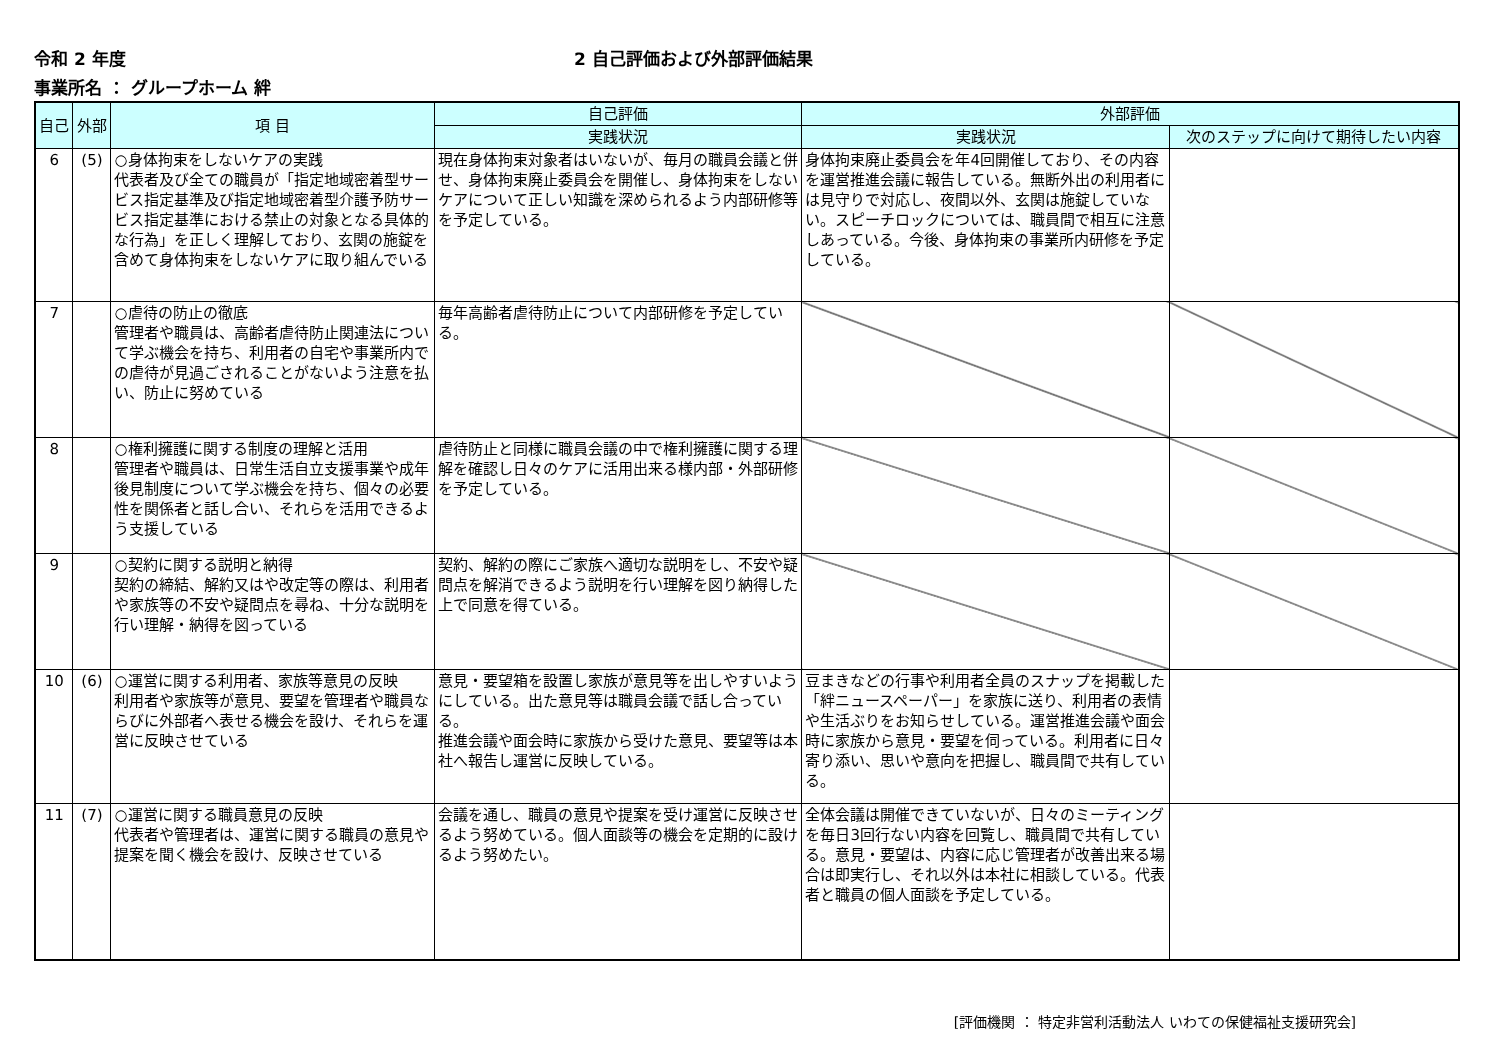令和 2 年度 2 自己評価および外部評価結果
事業所名 ： グループホーム 絆
| 自己 | 外部 | 項 目 | 自己評価 | 外部評価 | |
| --- | --- | --- | --- | --- | --- |
| | | | 実践状況 | 実践状況 | 次のステップに向けて期待したい内容 |
| 6 | (5) | ○身体拘束をしないケアの実践 代表者及び全ての職員が「指定地域密着型サービス指定基準及び指定地域密着型介護予防サービス指定基準における禁止の対象となる具体的な行為」を正しく理解しており、玄関の施錠を含めて身体拘束をしないケアに取り組んでいる | 現在身体拘束対象者はいないが、毎月の職員会議と併せ、身体拘束廃止委員会を開催し、身体拘束をしないケアについて正しい知識を深められるよう内部研修等を予定している。 | 身体拘束廃止委員会を年4回開催しており、その内容を運営推進会議に報告している。無断外出の利用者には見守りで対応し、夜間以外、玄関は施錠していない。スピーチロックについては、職員間で相互に注意しあっている。今後、身体拘束の事業所内研修を予定している。 | |
| 7 | | ○虐待の防止の徹底 管理者や職員は、高齢者虐待防止関連法について学ぶ機会を持ち、利用者の自宅や事業所内での虐待が見過ごされることがないよう注意を払い、防止に努めている | 毎年高齢者虐待防止について内部研修を予定している。 | | |
| 8 | | ○権利擁護に関する制度の理解と活用 管理者や職員は、日常生活自立支援事業や成年後見制度について学ぶ機会を持ち、個々の必要性を関係者と話し合い、それらを活用できるよう支援している | 虐待防止と同様に職員会議の中で権利擁護に関する理解を確認し日々のケアに活用出来る様内部・外部研修を予定している。 | | |
| 9 | | ○契約に関する説明と納得 契約の締結、解約又はや改定等の際は、利用者や家族等の不安や疑問点を尋ね、十分な説明を行い理解・納得を図っている | 契約、解約の際にご家族へ適切な説明をし、不安や疑問点を解消できるよう説明を行い理解を図り納得した上で同意を得ている。 | | |
| 10 | (6) | ○運営に関する利用者、家族等意見の反映 利用者や家族等が意見、要望を管理者や職員ならびに外部者へ表せる機会を設け、それらを運営に反映させている | 意見・要望箱を設置し家族が意見等を出しやすいようにしている。出た意見等は職員会議で話し合っている。 推進会議や面会時に家族から受けた意見、要望等は本社へ報告し運営に反映している。 | 豆まきなどの行事や利用者全員のスナップを掲載した「絆ニュースペーパー」を家族に送り、利用者の表情や生活ぶりをお知らせしている。運営推進会議や面会時に家族から意見・要望を伺っている。利用者に日々寄り添い、思いや意向を把握し、職員間で共有している。 | |
| 11 | (7) | ○運営に関する職員意見の反映 代表者や管理者は、運営に関する職員の意見や提案を聞く機会を設け、反映させている | 会議を通し、職員の意見や提案を受け運営に反映させるよう努めている。個人面談等の機会を定期的に設けるよう努めたい。 | 全体会議は開催できていないが、日々のミーティングを毎日3回行ない内容を回覧し、職員間で共有している。意見・要望は、内容に応じ管理者が改善出来る場合は即実行し、それ以外は本社に相談している。代表者と職員の個人面談を予定している。 | |
[評価機関 ： 特定非営利活動法人 いわての保健福祉支援研究会]